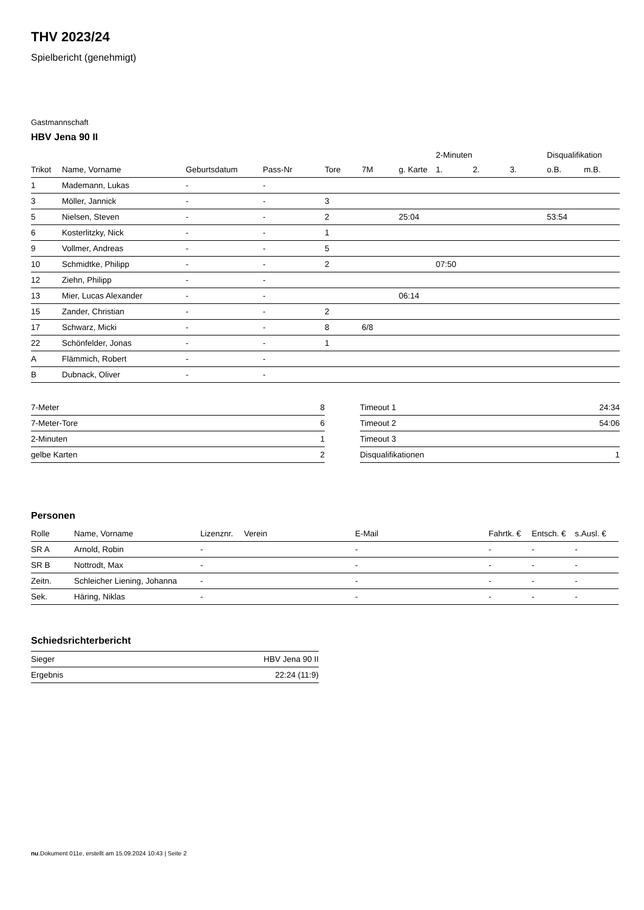THV 2023/24
Spielbericht (genehmigt)
Gastmannschaft
HBV Jena 90 II
| | | | | | | | 2-Minuten | | | Disqualifikation | |
| --- | --- | --- | --- | --- | --- | --- | --- | --- | --- | --- | --- |
| Trikot | Name, Vorname | Geburtsdatum | Pass-Nr | Tore | 7M | g. Karte | 1. | 2. | 3. | o.B. | m.B. |
| 1 | Mademann, Lukas | - | - | | | | | | | | |
| 3 | Möller, Jannick | - | - | 3 | | | | | | | |
| 5 | Nielsen, Steven | - | - | 2 | | 25:04 | | | | 53:54 | |
| 6 | Kosterlitzky, Nick | - | - | 1 | | | | | | | |
| 9 | Vollmer, Andreas | - | - | 5 | | | | | | | |
| 10 | Schmidtke, Philipp | - | - | 2 | | | 07:50 | | | | |
| 12 | Ziehn, Philipp | - | - | | | | | | | | |
| 13 | Mier, Lucas Alexander | - | - | | | 06:14 | | | | | |
| 15 | Zander, Christian | - | - | 2 | | | | | | | |
| 17 | Schwarz, Micki | - | - | 8 | 6/8 | | | | | | |
| 22 | Schönfelder, Jonas | - | - | 1 | | | | | | | |
| A | Flämmich, Robert | - | - | | | | | | | | |
| B | Dubnack, Oliver | - | - | | | | | | | | |
| 7-Meter | 8 |
| 7-Meter-Tore | 6 |
| 2-Minuten | 1 |
| gelbe Karten | 2 |
| Timeout 1 | 24:34 |
| Timeout 2 | 54:06 |
| Timeout 3 | |
| Disqualifikationen | 1 |
Personen
| Rolle | Name, Vorname | Lizenznr. | Verein | E-Mail | Fahrtk. € | Entsch. € | s.Ausl. € |
| --- | --- | --- | --- | --- | --- | --- | --- |
| SR A | Arnold, Robin | - | | - | - | - | - |
| SR B | Nottrodt, Max | - | | - | - | - | - |
| Zeitn. | Schleicher Liening, Johanna | - | | - | - | - | - |
| Sek. | Häring, Niklas | - | | - | - | - | - |
Schiedsrichterbericht
| Sieger | HBV Jena 90 II |
| Ergebnis | 22:24 (11:9) |
nu.Dokument 011e, erstellt am 15.09.2024 10:43 | Seite 2